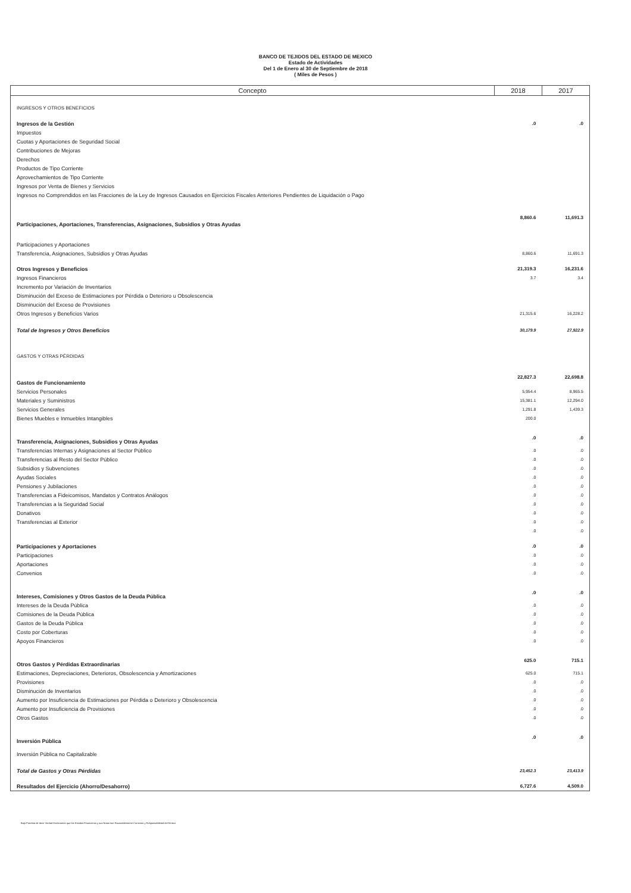BANCO DE TEJIDOS DEL ESTADO DE MEXICO
Estado de Actividades
Del 1 de Enero al 30 de Septiembre de 2018
( Miles de Pesos )
| Concepto | 2018 | 2017 |
| --- | --- | --- |
| INGRESOS Y OTROS BENEFICIOS | | |
| Ingresos de la Gestión | .0 | .0 |
| Impuestos | | |
| Cuotas y Aportaciones de Seguridad Social | | |
| Contribuciones de Mejoras | | |
| Derechos | | |
| Productos de Tipo Corriente | | |
| Aprovechamientos de Tipo Corriente | | |
| Ingresos por Venta de Bienes y Servicios | | |
| Ingresos no Comprendidos en las Fracciones de la Ley de Ingresos Causados en Ejercicios Fiscales Anteriores Pendientes de Liquidación o Pago | | |
| Participaciones, Aportaciones, Transferencias, Asignaciones, Subsidios y Otras Ayudas | 8,860.6 | 11,691.3 |
| Participaciones y Aportaciones | | |
| Transferencia, Asignaciones, Subsidios y Otras Ayudas | 8,860.6 | 11,691.3 |
| Otros Ingresos y Beneficios | 21,319.3 | 16,231.6 |
| Ingresos Financieros | 3.7 | 3.4 |
| Incremento por Variación de Inventarios | | |
| Disminución del Exceso de Estimaciones por Pérdida o Deterioro u Obsolescencia | | |
| Disminución del Exceso de Provisiones | | |
| Otros Ingresos y Beneficios Varios | 21,315.6 | 16,228.2 |
| Total de Ingresos y Otros Beneficios | 30,179.9 | 27,922.9 |
| GASTOS Y OTRAS PÉRDIDAS | | |
| Gastos de Funcionamiento | 22,827.3 | 22,698.8 |
| Servicios Personales | 5,954.4 | 8,965.5 |
| Materiales y Suministros | 15,381.1 | 12,294.0 |
| Servicios Generales | 1,291.8 | 1,439.3 |
| Bienes Muebles e Inmuebles Intangibles | 200.0 | |
| Transferencia, Asignaciones, Subsidios y Otras Ayudas | .0 | .0 |
| Transferencias Internas y Asignaciones al Sector Público | .0 | .0 |
| Transferencias al Resto del Sector Público | .0 | .0 |
| Subsidios y Subvenciones | .0 | .0 |
| Ayudas Sociales | .0 | .0 |
| Pensiones y Jubilaciones | .0 | .0 |
| Transferencias a Fideicomisos, Mandatos y Contratos Análogos | .0 | .0 |
| Transferencias a la Seguridad Social | .0 | .0 |
| Donativos | .0 | .0 |
| Transferencias al Exterior | .0 | .0 |
| | .0 | .0 |
| Participaciones y Aportaciones | .0 | .0 |
| Participaciones | .0 | .0 |
| Aportaciones | .0 | .0 |
| Convenios | .0 | .0 |
| Intereses, Comisiones y Otros Gastos de la Deuda Pública | .0 | .0 |
| Intereses de la Deuda Pública | .0 | .0 |
| Comisiones de la Deuda Pública | .0 | .0 |
| Gastos de la Deuda Pública | .0 | .0 |
| Costo por Coberturas | .0 | .0 |
| Apoyos Financieros | .0 | .0 |
| Otros Gastos y Pérdidas Extraordinarias | 625.0 | 715.1 |
| Estimaciones, Depreciaciones, Deterioros, Obsolescencia y Amortizaciones | 625.0 | 715.1 |
| Provisiones | .0 | .0 |
| Disminución de Inventarios | .0 | .0 |
| Aumento por Insuficiencia de Estimaciones por Pérdida o Deterioro y Obsolescencia | .0 | .0 |
| Aumento por Insuficiencia de Provisiones | .0 | .0 |
| Otros Gastos | .0 | .0 |
| Inversión Pública | .0 | .0 |
| Inversión Pública no Capitalizable | | |
| Total de Gastos y Otras Pérdidas | 23,452.3 | 23,413.9 |
| Resultados del Ejercicio (Ahorro/Desahorro) | 6,727.6 | 4,509.0 |
Bajo Protesta de decir Verdad Declaramos que los Estados Financieros y sus Notas son Razonablemente Correctos y Responsabilidad del Emisor